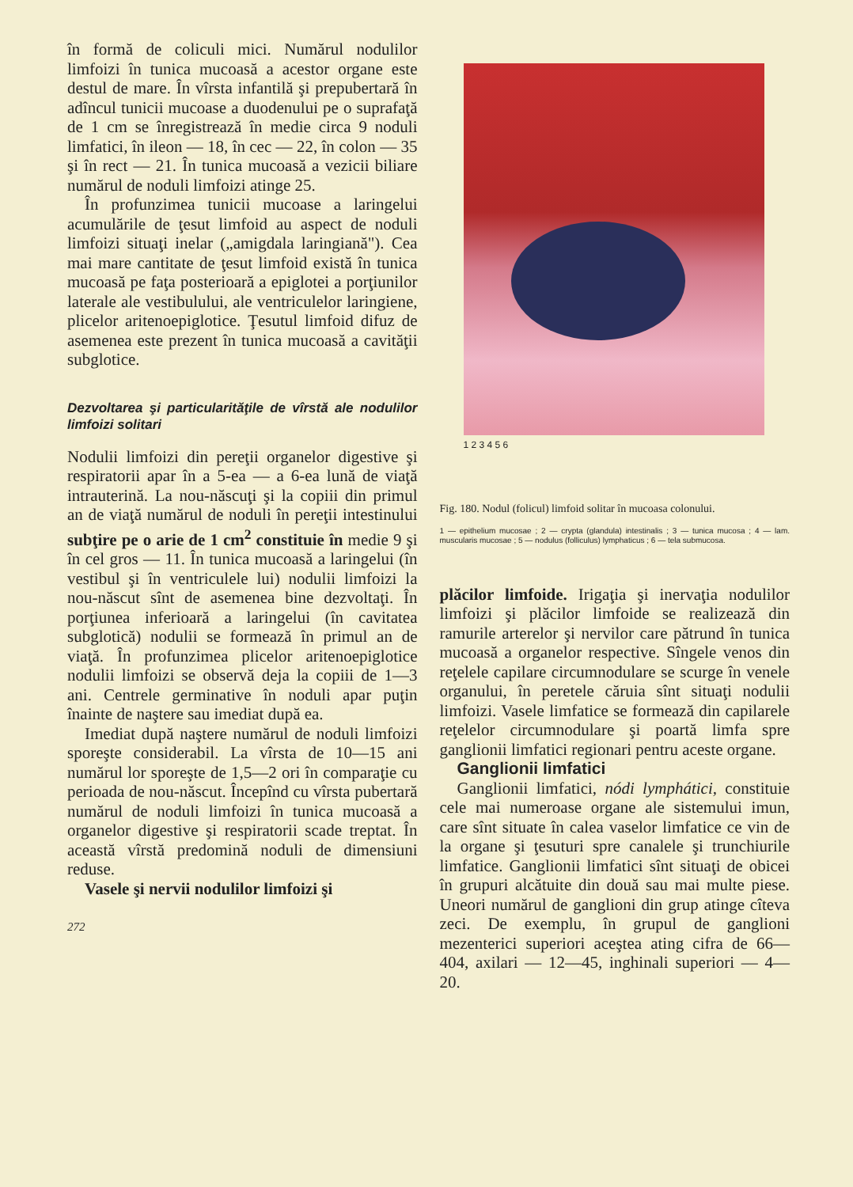în formă de coliculi mici. Numărul nodulilor limfoizi în tunica mucoasă a acestor organe este destul de mare. În vîrsta infantilă şi prepubertară în adîncul tunicii mucoase a duodenului pe o suprafaţă de 1 cm se înregistrează în medie circa 9 noduli limfatici, în ileon — 18, în cec — 22, în colon — 35 şi în rect — 21. În tunica mucoasă a vezicii biliare numărul de noduli limfoizi atinge 25.
În profunzimea tunicii mucoase a laringelui acumulările de ţesut limfoid au aspect de noduli limfoizi situaţi inelar („amigdala laringiană"). Cea mai mare cantitate de ţesut limfoid există în tunica mucoasă pe faţa posterioară a epiglotei a porţiunilor laterale ale vestibulului, ale ventriculelor laringiene, plicelor aritenoepiglotice. Ţesutul limfoid difuz de asemenea este prezent în tunica mucoasă a cavităţii subglotice.
Dezvoltarea şi particularităţile de vîrstă ale nodulilor limfoizi solitari
Nodulii limfoizi din pereţii organelor digestive şi respiratorii apar în a 5-ea — a 6-ea lună de viaţă intrauterină. La nou-născuţi şi la copiii din primul an de viaţă numărul de noduli în pereţii intestinului subţire pe o arie de 1 cm<sup>2</sup> constituie în medie 9 şi în cel gros — 11. În tunica mucoasă a laringelui (în vestibul şi în ventriculele lui) nodulii limfoizi la nou-născut sînt de asemenea bine dezvoltaţi. În porţiunea inferioară a laringelui (în cavitatea subglotică) nodulii se formează în primul an de viaţă. În profunzimea plicelor aritenoepiglotice nodulii limfoizi se observă deja la copiii de 1—3 ani. Centrele germinative în noduli apar puţin înainte de naştere sau imediat după ea.
Imediat după naştere numărul de noduli limfoizi sporeşte considerabil. La vîrsta de 10—15 ani numărul lor sporeşte de 1,5—2 ori în comparaţie cu perioada de nou-născut. Începînd cu vîrsta pubertară numărul de noduli limfoizi în tunica mucoasă a organelor digestive şi respiratorii scade treptat. În această vîrstă predomină noduli de dimensiuni reduse.
Vasele şi nervii nodulilor limfoizi şi
272
1 2 3 4 5 6
Fig. 180. Nodul (folicul) limfoid solitar în mucoasa colonului.
1 — epithelium mucosae ; 2 — crypta (glandula) intestinalis ; 3 — tunica mucosa ; 4 — lam. muscularis mucosae ; 5 — nodulus (folliculus) lymphaticus ; 6 — tela submucosa.
plăcilor limfoide. Irigaţia şi inervaţia nodulilor limfoizi şi plăcilor limfoide se realizează din ramurile arterelor şi nervilor care pătrund în tunica mucoasă a organelor respective. Sîngele venos din reţelele capilare circumnodulare se scurge în venele organului, în peretele căruia sînt situaţi nodulii limfoizi. Vasele limfatice se formează din capilarele reţelelor circumnodulare şi poartă limfa spre ganglionii limfatici regionari pentru aceste organe.
Ganglionii limfatici
Ganglionii limfatici, nódi lymphátici, constituie cele mai numeroase organe ale sistemului imun, care sînt situate în calea vaselor limfatice ce vin de la organe şi ţesuturi spre canalele şi trunchiurile limfatice. Ganglionii limfatici sînt situaţi de obicei în grupuri alcătuite din două sau mai multe piese. Uneori numărul de ganglioni din grup atinge cîteva zeci. De exemplu, în grupul de ganglioni mezenterici superiori aceştea ating cifra de 66—404, axilari — 12—45, inghinali superiori — 4—20.